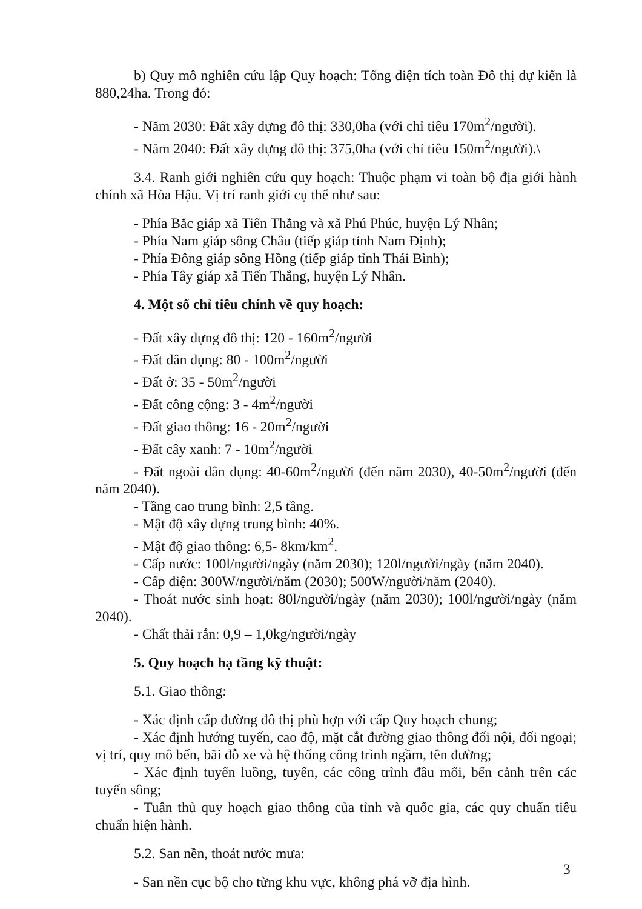b) Quy mô nghiên cứu lập Quy hoạch: Tổng diện tích toàn Đô thị dự kiến là 880,24ha. Trong đó:
- Năm 2030: Đất xây dựng đô thị: 330,0ha (với chỉ tiêu 170m<sup>2</sup>/người).
- Năm 2040: Đất xây dựng đô thị: 375,0ha (với chỉ tiêu 150m<sup>2</sup>/người).\
3.4. Ranh giới nghiên cứu quy hoạch: Thuộc phạm vi toàn bộ địa giới hành chính xã Hòa Hậu. Vị trí ranh giới cụ thể như sau:
- Phía Bắc giáp xã Tiến Thắng và xã Phú Phúc, huyện Lý Nhân;
- Phía Nam giáp sông Châu (tiếp giáp tỉnh Nam Định);
- Phía Đông giáp sông Hồng (tiếp giáp tỉnh Thái Bình);
- Phía Tây giáp xã Tiến Thắng, huyện Lý Nhân.
4. Một số chỉ tiêu chính về quy hoạch:
- Đất xây dựng đô thị: 120 - 160m<sup>2</sup>/người
- Đất dân dụng: 80 - 100m<sup>2</sup>/người
- Đất ở: 35 - 50m<sup>2</sup>/người
- Đất công cộng: 3 - 4m<sup>2</sup>/người
- Đất giao thông: 16 - 20m<sup>2</sup>/người
- Đất cây xanh: 7 - 10m<sup>2</sup>/người
- Đất ngoài dân dụng: 40-60m<sup>2</sup>/người (đến năm 2030), 40-50m<sup>2</sup>/người (đến năm 2040).
- Tầng cao trung bình: 2,5 tầng.
- Mật độ xây dựng trung bình: 40%.
- Mật độ giao thông: 6,5- 8km/km<sup>2</sup>.
- Cấp nước: 100l/người/ngày (năm 2030); 120l/người/ngày (năm 2040).
- Cấp điện: 300W/người/năm (2030); 500W/người/năm (2040).
- Thoát nước sinh hoạt: 80l/người/ngày (năm 2030); 100l/người/ngày (năm 2040).
- Chất thải rắn: 0,9 – 1,0kg/người/ngày
5. Quy hoạch hạ tầng kỹ thuật:
5.1. Giao thông:
- Xác định cấp đường đô thị phù hợp với cấp Quy hoạch chung;
- Xác định hướng tuyến, cao độ, mặt cắt đường giao thông đối nội, đối ngoại; vị trí, quy mô bến, bãi đỗ xe và hệ thống công trình ngầm, tên đường;
- Xác định tuyến luồng, tuyến, các công trình đầu mối, bến cảnh trên các tuyến sông;
- Tuân thủ quy hoạch giao thông của tỉnh và quốc gia, các quy chuẩn tiêu chuẩn hiện hành.
5.2. San nền, thoát nước mưa:
- San nền cục bộ cho từng khu vực, không phá vỡ địa hình.
3